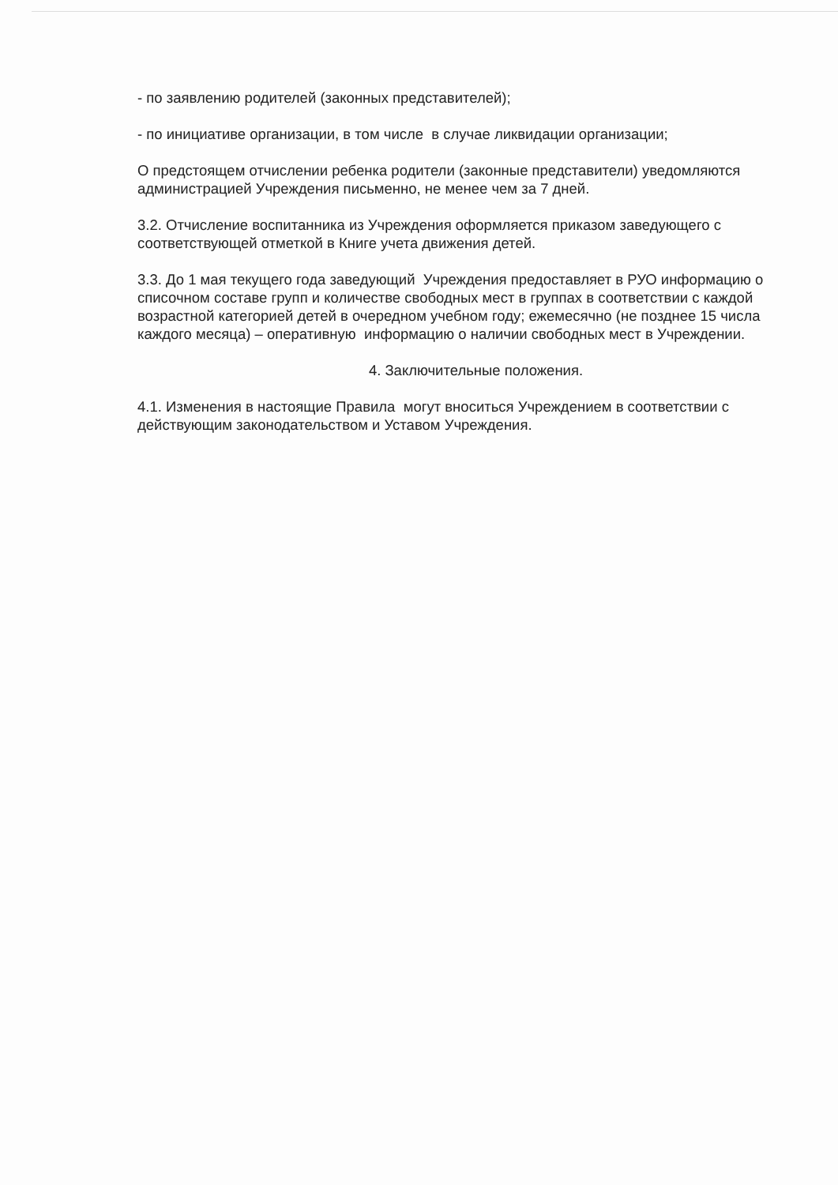- по заявлению родителей (законных представителей);
- по инициативе организации, в том числе в случае ликвидации организации;
О предстоящем отчислении ребенка родители (законные представители) уведомляются администрацией Учреждения письменно, не менее чем за 7 дней.
3.2. Отчисление воспитанника из Учреждения оформляется приказом заведующего с соответствующей отметкой в Книге учета движения детей.
3.3. До 1 мая текущего года заведующий Учреждения предоставляет в РУО информацию о списочном составе групп и количестве свободных мест в группах в соответствии с каждой возрастной категорией детей в очередном учебном году; ежемесячно (не позднее 15 числа каждого месяца) – оперативную информацию о наличии свободных мест в Учреждении.
4. Заключительные положения.
4.1. Изменения в настоящие Правила могут вноситься Учреждением в соответствии с действующим законодательством и Уставом Учреждения.